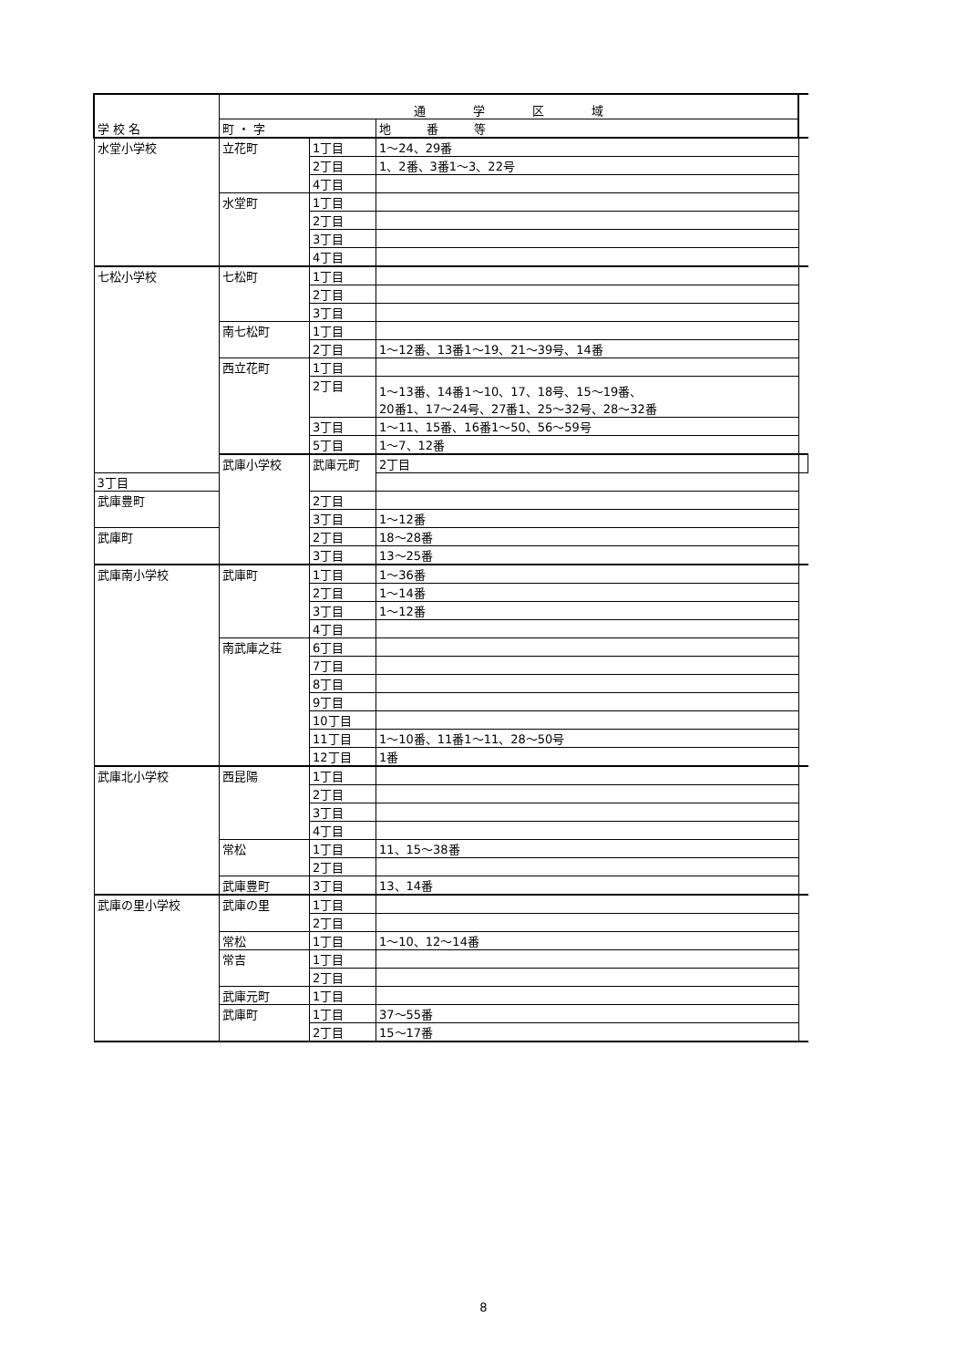| 学 校 名 | 通 学 区 域 | | | |
| --- | --- | --- | --- | --- |
| | 町 ・ 字 | | 地 番 等 | |
| 水堂小学校 | 立花町 | 1丁目 | 1～24、29番 | |
| | | 2丁目 | 1、2番、3番1～3、22号 | |
| | | 4丁目 | | |
| | 水堂町 | 1丁目 | | |
| | | 2丁目 | | |
| | | 3丁目 | | |
| | | 4丁目 | | |
| 七松小学校 | 七松町 | 1丁目 | | |
| | | 2丁目 | | |
| | | 3丁目 | | |
| | 南七松町 | 1丁目 | | |
| | | 2丁目 | 1～12番、13番1～19、21～39号、14番 | |
| | 西立花町 | 1丁目 | | |
| | | 2丁目 | 1～13番、14番1～10、17、18号、15～19番、 20番1、17～24号、27番1、25～32号、28～32番 | |
| | | 3丁目 | 1～11、15番、16番1～50、56～59号 | |
| | | 5丁目 | 1～7、12番 | |
| | 武庫小学校 | 武庫元町 | 2丁目 | |
| 3丁目 | | | | |
| 武庫豊町 | | 2丁目 | | |
| | | 3丁目 | 1～12番 | |
| 武庫町 | | 2丁目 | 18～28番 | |
| | | 3丁目 | 13～25番 | |
| 武庫南小学校 | 武庫町 | 1丁目 | 1～36番 | |
| | | 2丁目 | 1～14番 | |
| | | 3丁目 | 1～12番 | |
| | | 4丁目 | | |
| | 南武庫之荘 | 6丁目 | | |
| | | 7丁目 | | |
| | | 8丁目 | | |
| | | 9丁目 | | |
| | | 10丁目 | | |
| | | 11丁目 | 1～10番、11番1～11、28～50号 | |
| | | 12丁目 | 1番 | |
| 武庫北小学校 | 西昆陽 | 1丁目 | | |
| | | 2丁目 | | |
| | | 3丁目 | | |
| | | 4丁目 | | |
| | 常松 | 1丁目 | 11、15～38番 | |
| | | 2丁目 | | |
| | 武庫豊町 | 3丁目 | 13、14番 | |
| 武庫の里小学校 | 武庫の里 | 1丁目 | | |
| | | 2丁目 | | |
| | 常松 | 1丁目 | 1～10、12～14番 | |
| | 常吉 | 1丁目 | | |
| | | 2丁目 | | |
| | 武庫元町 | 1丁目 | | |
| | 武庫町 | 1丁目 | 37～55番 | |
| | | 2丁目 | 15～17番 | |
8